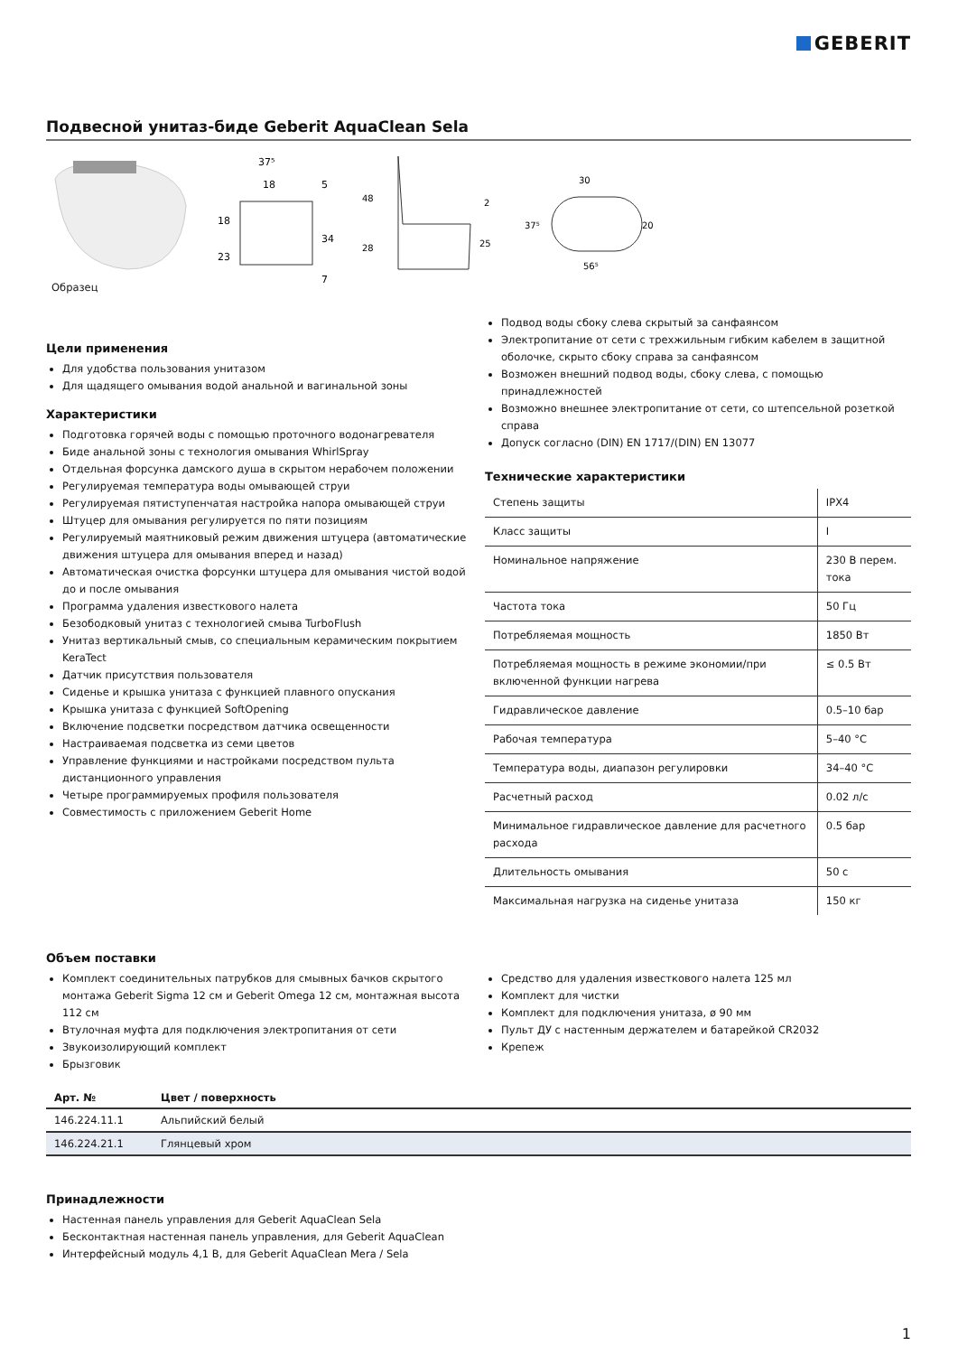GEBERIT
Подвесной унитаз-биде Geberit AquaClean Sela
Образец
37⁵
18
18
23
34
5
7
48
28
2
25
30
37⁵
20
56⁵
Цели применения
Для удобства пользования унитазом
Для щадящего омывания водой анальной и вагинальной зоны
Характеристики
Подготовка горячей воды с помощью проточного водонагревателя
Биде анальной зоны с технология омывания WhirlSpray
Отдельная форсунка дамского душа в скрытом нерабочем положении
Регулируемая температура воды омывающей струи
Регулируемая пятиступенчатая настройка напора омывающей струи
Штуцер для омывания регулируется по пяти позициям
Регулируемый маятниковый режим движения штуцера (автоматические движения штуцера для омывания вперед и назад)
Автоматическая очистка форсунки штуцера для омывания чистой водой до и после омывания
Программа удаления известкового налета
Безободковый унитаз с технологией смыва TurboFlush
Унитаз вертикальный смыв, со специальным керамическим покрытием KeraTect
Датчик присутствия пользователя
Сиденье и крышка унитаза с функцией плавного опускания
Крышка унитаза с функцией SoftOpening
Включение подсветки посредством датчика освещенности
Настраиваемая подсветка из семи цветов
Управление функциями и настройками посредством пульта дистанционного управления
Четыре программируемых профиля пользователя
Совместимость с приложением Geberit Home
Подвод воды сбоку слева скрытый за санфаянсом
Электропитание от сети с трехжильным гибким кабелем в защитной оболочке, скрыто сбоку справа за санфаянсом
Возможен внешний подвод воды, сбоку слева, с помощью принадлежностей
Возможно внешнее электропитание от сети, со штепсельной розеткой справа
Допуск согласно (DIN) EN 1717/(DIN) EN 13077
Технические характеристики
| Степень защиты | IPX4 |
| Класс защиты | I |
| Номинальное напряжение | 230 В перем. тока |
| Частота тока | 50 Гц |
| Потребляемая мощность | 1850 Вт |
| Потребляемая мощность в режиме экономии/при включенной функции нагрева | ≤ 0.5 Вт |
| Гидравлическое давление | 0.5–10 бар |
| Рабочая температура | 5–40 °C |
| Температура воды, диапазон регулировки | 34–40 °C |
| Расчетный расход | 0.02 л/с |
| Минимальное гидравлическое давление для расчетного расхода | 0.5 бар |
| Длительность омывания | 50 с |
| Максимальная нагрузка на сиденье унитаза | 150 кг |
Объем поставки
Комплект соединительных патрубков для смывных бачков скрытого монтажа Geberit Sigma 12 см и Geberit Omega 12 см, монтажная высота 112 см
Втулочная муфта для подключения электропитания от сети
Звукоизолирующий комплект
Брызговик
Средство для удаления известкового налета 125 мл
Комплект для чистки
Комплект для подключения унитаза, ø 90 мм
Пульт ДУ с настенным держателем и батарейкой CR2032
Крепеж
| Арт. № | Цвет / поверхность |
| --- | --- |
| 146.224.11.1 | Альпийский белый |
| 146.224.21.1 | Глянцевый хром |
Принадлежности
Настенная панель управления для Geberit AquaClean Sela
Бесконтактная настенная панель управления, для Geberit AquaClean
Интерфейсный модуль 4,1 В, для Geberit AquaClean Mera / Sela
1